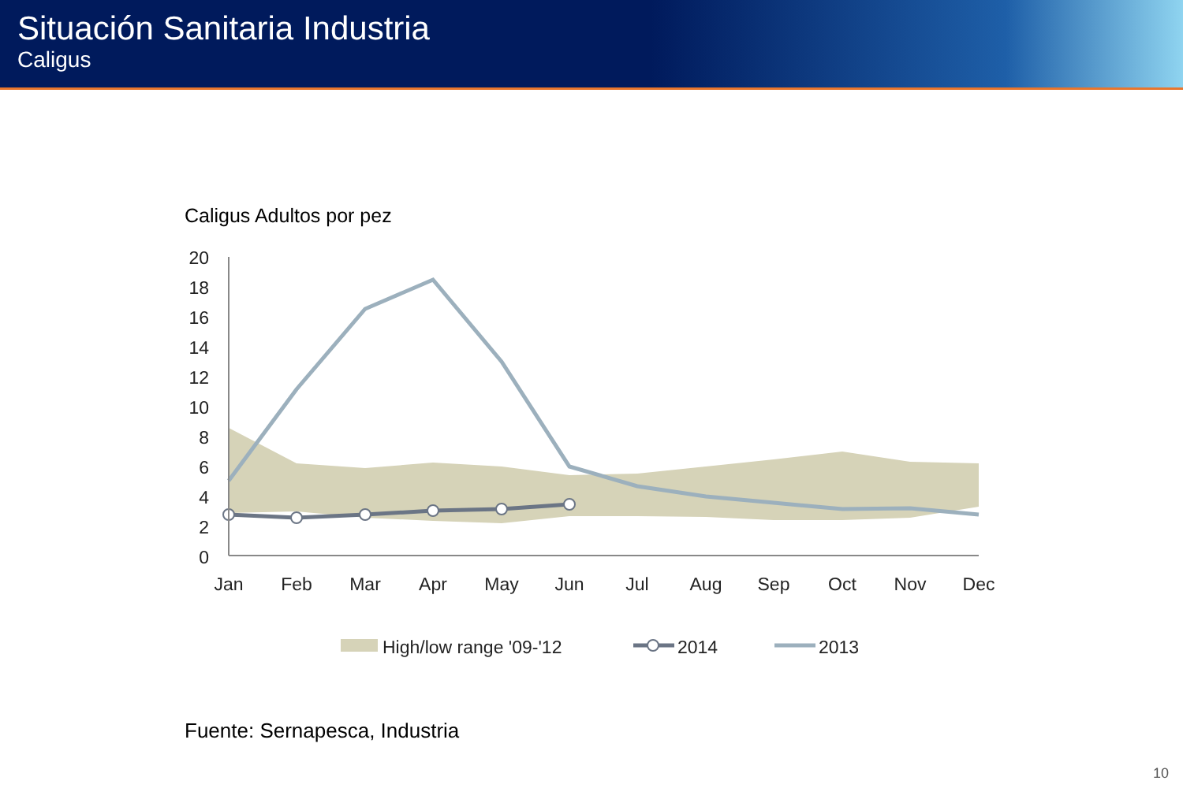Situación Sanitaria Industria
Caligus
Caligus Adultos por pez
20
18
16
14
12
10
8
6
4
2
0
Jan
Feb
Mar
Apr
May
Jun
Jul
Aug
Sep
Oct
Nov
Dec
High/low range '09-'12
2014
2013
Fuente: Sernapesca, Industria
10